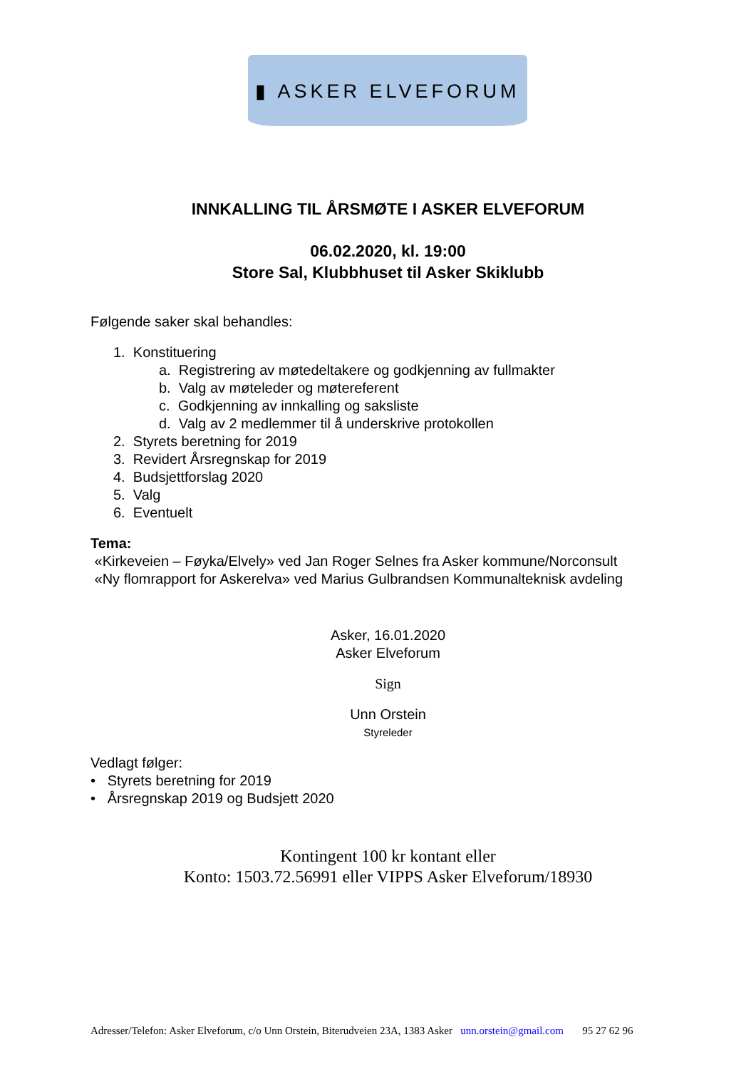▮ ASKER ELVEFORUM
INNKALLING TIL ÅRSMØTE I ASKER ELVEFORUM
06.02.2020, kl. 19:00
Store Sal, Klubbhuset til Asker Skiklubb
Følgende saker skal behandles:
1. Konstituering
a. Registrering av møtedeltakere og godkjenning av fullmakter
b. Valg av møteleder og møtereferent
c. Godkjenning av innkalling og saksliste
d. Valg av 2 medlemmer til å underskrive protokollen
2. Styrets beretning for 2019
3. Revidert Årsregnskap for 2019
4. Budsjettforslag 2020
5. Valg
6. Eventuelt
Tema:
«Kirkeveien – Føyka/Elvely» ved Jan Roger Selnes fra Asker kommune/Norconsult
«Ny flomrapport for Askerelva» ved Marius Gulbrandsen Kommunalteknisk avdeling
Asker, 16.01.2020
Asker Elveforum
Sign
Unn Orstein
Styreleder
Vedlagt følger:
• Styrets beretning for 2019
• Årsregnskap 2019 og Budsjett 2020
Kontingent 100 kr kontant eller
Konto: 1503.72.56991 eller VIPPS Asker Elveforum/18930
Adresser/Telefon: Asker Elveforum, c/o Unn Orstein, Biterudveien 23A, 1383 Asker unn.orstein@gmail.com 95 27 62 96